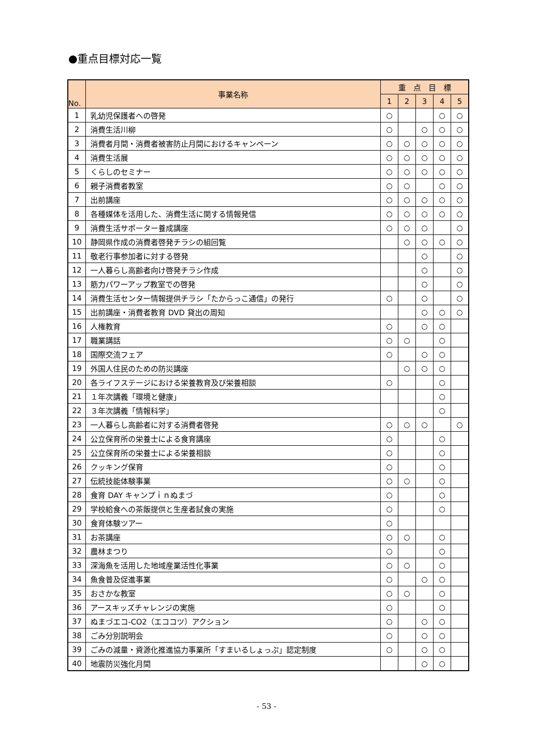●重点目標対応一覧
| No. | 事業名称 | 重 点 目 標 | | | | |
| --- | --- | --- | --- | --- | --- | --- |
| | | 1 | 2 | 3 | 4 | 5 |
| 1 | 乳幼児保護者への啓発 | ○ | | | ○ | ○ |
| 2 | 消費生活川柳 | ○ | | ○ | ○ | ○ |
| 3 | 消費者月間・消費者被害防止月間におけるキャンペーン | ○ | ○ | ○ | ○ | ○ |
| 4 | 消費生活展 | ○ | ○ | ○ | ○ | ○ |
| 5 | くらしのセミナー | ○ | ○ | ○ | ○ | ○ |
| 6 | 親子消費者教室 | ○ | ○ | | ○ | ○ |
| 7 | 出前講座 | ○ | ○ | ○ | ○ | ○ |
| 8 | 各種媒体を活用した、消費生活に関する情報発信 | ○ | ○ | ○ | ○ | ○ |
| 9 | 消費生活サポーター養成講座 | ○ | ○ | ○ | | ○ |
| 10 | 静岡県作成の消費者啓発チラシの組回覧 | | ○ | ○ | ○ | ○ |
| 11 | 敬老行事参加者に対する啓発 | | | ○ | | ○ |
| 12 | 一人暮らし高齢者向け啓発チラシ作成 | | | ○ | | ○ |
| 13 | 筋力パワーアップ教室での啓発 | | | ○ | | ○ |
| 14 | 消費生活センター情報提供チラシ「たからっこ通信」の発行 | ○ | | ○ | | ○ |
| 15 | 出前講座・消費者教育 DVD 貸出の周知 | | | ○ | ○ | ○ |
| 16 | 人権教育 | ○ | | ○ | ○ | |
| 17 | 職業講話 | ○ | ○ | | ○ | |
| 18 | 国際交流フェア | ○ | | ○ | ○ | |
| 19 | 外国人住民のための防災講座 | | ○ | ○ | ○ | |
| 20 | 各ライフステージにおける栄養教育及び栄養相談 | ○ | | | ○ | |
| 21 | １年次講義「環境と健康」 | | | | ○ | |
| 22 | ３年次講義「情報科学」 | | | | ○ | |
| 23 | 一人暮らし高齢者に対する消費者啓発 | ○ | ○ | ○ | | ○ |
| 24 | 公立保育所の栄養士による食育講座 | ○ | | | ○ | |
| 25 | 公立保育所の栄養士による栄養相談 | ○ | | | ○ | |
| 26 | クッキング保育 | ○ | | | ○ | |
| 27 | 伝統技能体験事業 | ○ | ○ | | ○ | |
| 28 | 食育 DAY キャンプｉｎぬまづ | ○ | | | ○ | |
| 29 | 学校給食への茶飯提供と生産者試食の実施 | ○ | | | ○ | |
| 30 | 食育体験ツアー | ○ | | | | |
| 31 | お茶講座 | ○ | ○ | | ○ | |
| 32 | 農林まつり | ○ | | | ○ | |
| 33 | 深海魚を活用した地域産業活性化事業 | ○ | ○ | | ○ | |
| 34 | 魚食普及促進事業 | ○ | | ○ | ○ | |
| 35 | おさかな教室 | ○ | ○ | | ○ | |
| 36 | アースキッズチャレンジの実施 | ○ | | | ○ | |
| 37 | ぬまづエコ-CO2（エココツ）アクション | ○ | | ○ | ○ | |
| 38 | ごみ分別説明会 | ○ | | ○ | ○ | |
| 39 | ごみの減量・資源化推進協力事業所「すまいるしょっぷ」認定制度 | ○ | | ○ | ○ | |
| 40 | 地震防災強化月間 | | | ○ | ○ | |
- 53 -